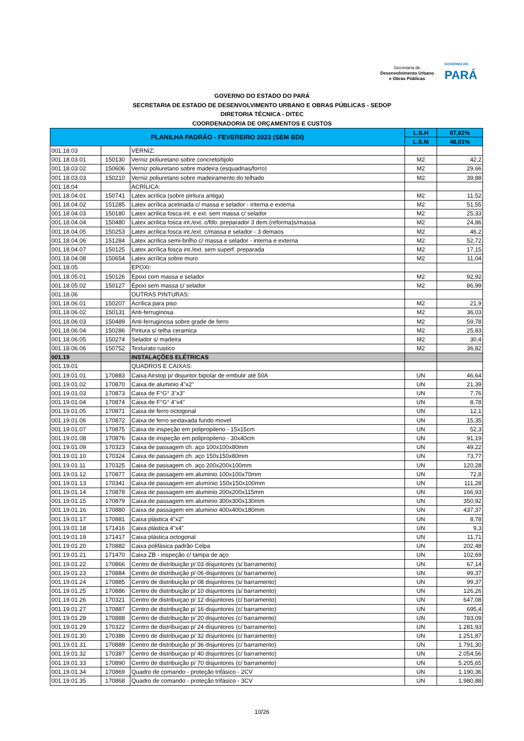Secretaria de
Desenvolvimento Urbano
e Obras Públicas
GOVERNO DO
PARÁ
GOVERNO DO ESTADO DO PARÁ
SECRETARIA DE ESTADO DE DESENVOLVIMENTO URBANO E OBRAS PÚBLICAS - SEDOP
DIRETORIA TÉCNICA - DITEC
COORDENADORIA DE ORÇAMENTOS E CUSTOS
| PLANILHA PADRÃO - FEVEREIRO 2023 (SEM BDI) | | | L.S.H | 87,82% |
| --- | --- | --- | --- | --- |
| | | | L.S.M | 48,01% |
| 001.18.03 | | VERNIZ: | | |
| 001.18.03.01 | 150130 | Verniz poliuretano sobre concreto/tijolo | M2 | 42,2 |
| 001.18.03.02 | 150606 | Verniz poliuretano sobre madeira (esquadrias/forro) | M2 | 29,66 |
| 001.18.03.03 | 150210 | Verniz poliuretano sobre madeiramento do telhado | M2 | 39,88 |
| 001.18.04 | | ACRÍLICA: | | |
| 001.18.04.01 | 150741 | Latex acrilica (sobre pintura antiga) | M2 | 11,52 |
| 001.18.04.02 | 151285 | Latex acrílica acetinada c/ massa e selador - interna e externa | M2 | 51,55 |
| 001.18.04.03 | 150180 | Latex acrilica fosca int. e ext. sem massa c/ selador | M2 | 25,33 |
| 001.18.04.04 | 150480 | Latex acrilica fosca int./ext. c/fdo. preparador 3 dem.(reforma)s/massa | M2 | 24,86 |
| 001.18.04.05 | 150253 | Latex acrilica fosca int./ext. c/massa e selador - 3 demaos | M2 | 46,2 |
| 001.18.04.06 | 151284 | Latex acrílica semi-brilho c/ massa e selador - interna e externa | M2 | 52,72 |
| 001.18.04.07 | 150125 | Latex acrílica fosca int./ext. sem superf. preparada | M2 | 17,15 |
| 001.18.04.08 | 150654 | Latex acrílica sobre muro | M2 | 11,04 |
| 001.18.05 | | EPOXI: | | |
| 001.18.05.01 | 150126 | Epoxi com massa e selador | M2 | 92,92 |
| 001.18.05.02 | 150127 | Epoxi sem massa c/ selador | M2 | 86,99 |
| 001.18.06 | | OUTRAS PINTURAS: | | |
| 001.18.06.01 | 150207 | Acrílica para piso | M2 | 21,9 |
| 001.18.06.02 | 150131 | Anti-ferruginosa | M2 | 36,03 |
| 001.18.06.03 | 150489 | Anti-ferruginosa sobre grade de ferro | M2 | 59,78 |
| 001.18.06.04 | 150286 | Pintura s/ telha ceramica | M2 | 25,83 |
| 001.18.06.05 | 150274 | Selador s/ madeira | M2 | 30,4 |
| 001.18.06.06 | 150752 | Texturato rustico | M2 | 36,82 |
| 001.19 | | INSTALAÇÕES ELÉTRICAS | | |
| 001.19.01 | | QUADROS E CAIXAS: | | |
| 001.19.01.01 | 170883 | Caixa Airstop p/ disjuntor bipolar de embutir até 50A | UN | 46,64 |
| 001.19.01.02 | 170870 | Caixa de aluminio 4"x2" | UN | 21,39 |
| 001.19.01.03 | 170873 | Caixa de F°G° 3"x3" | UN | 7,76 |
| 001.19.01.04 | 170874 | Caixa de F°G° 4"x4" | UN | 8,78 |
| 001.19.01.05 | 170871 | Caixa de ferro octogonal | UN | 12,1 |
| 001.19.01.06 | 170872 | Caixa de ferro sextavada fundo movel | UN | 15,35 |
| 001.19.01.07 | 170875 | Caixa de inspeção em polipropileno - 15x15cm | UN | 52,3 |
| 001.19.01.08 | 170876 | Caixa de inspeção em polipropileno - 30x40cm | UN | 91,19 |
| 001.19.01.09 | 170323 | Caixa de passagem ch. aço 100x100x80mm | UN | 49,22 |
| 001.19.01.10 | 170324 | Caixa de passagem ch. aço 150x150x80mm | UN | 73,77 |
| 001.19.01.11 | 170325 | Caixa de passagem ch. aço 200x200x100mm | UN | 120,28 |
| 001.19.01.12 | 170877 | Caixa de passagem em aluminio 100x100x70mm | UN | 72,8 |
| 001.19.01.13 | 170341 | Caixa de passagem em alumínio 150x150x100mm | UN | 111,28 |
| 001.19.01.14 | 170878 | Caixa de passagem em aluminio 200x200x115mm | UN | 166,93 |
| 001.19.01.15 | 170879 | Caixa de passagem em aluminio 300x300x130mm | UN | 350,92 |
| 001.19.01.16 | 170880 | Caixa de passagem em aluminio 400x400x180mm | UN | 437,37 |
| 001.19.01.17 | 170881 | Caixa plástica 4"x2" | UN | 8,78 |
| 001.19.01.18 | 171416 | Caixa plástica 4"x4" | UN | 9,3 |
| 001.19.01.19 | 171417 | Caixa plástica octogonal | UN | 11,71 |
| 001.19.01.20 | 170882 | Caixa polifásica padrão Celpa | UN | 202,48 |
| 001.19.01.21 | 171470 | Caixa ZB - inspeção c/ tampa de aço | UN | 102,69 |
| 001.19.01.22 | 170866 | Centro de distribuição p/ 03 disjuntores (s/ barramento) | UN | 67,14 |
| 001.19.01.23 | 170884 | Centro de distribuição p/ 06 disjuntores (s/ barramento) | UN | 99,37 |
| 001.19.01.24 | 170885 | Centro de distribuição p/ 08 disjuntores (s/ barramento) | UN | 99,37 |
| 001.19.01.25 | 170886 | Centro de distribuição p/ 10 disjuntores (s/ barramento) | UN | 126,26 |
| 001.19.01.26 | 170321 | Centro de distribuiçao p/ 12 disjuntores (c/ barramento) | UN | 647,08 |
| 001.19.01.27 | 170887 | Centro de distribuição p/ 16 disjuntores (c/ barramento) | UN | 695,4 |
| 001.19.01.28 | 170888 | Centro de distribuição p/ 20 disjuntores (c/ barramento) | UN | 783,09 |
| 001.19.01.29 | 170322 | Centro de distribuiçao p/ 24 disjuntores (c/ barramento) | UN | 1.281,93 |
| 001.19.01.30 | 170386 | Centro de distribuiçao p/ 32 disjuntores (c/ barramento) | UN | 1.251,87 |
| 001.19.01.31 | 170889 | Centro de distribuição p/ 36 disjuntores (c/ barramento) | UN | 1.791,30 |
| 001.19.01.32 | 170387 | Centro de distribuiçao p/ 40 disjuntores (c/ barramento) | UN | 2.054,56 |
| 001.19.01.33 | 170890 | Centro de distribuição p/ 70 disjuntores (c/ barramento) | UN | 5.205,65 |
| 001.19.01.34 | 170869 | Quadro de comando - proteção trifásico - 2CV | UN | 1.190,36 |
| 001.19.01.35 | 170868 | Quadro de comando - proteção trifásico - 3CV | UN | 1.980,88 |
10/26